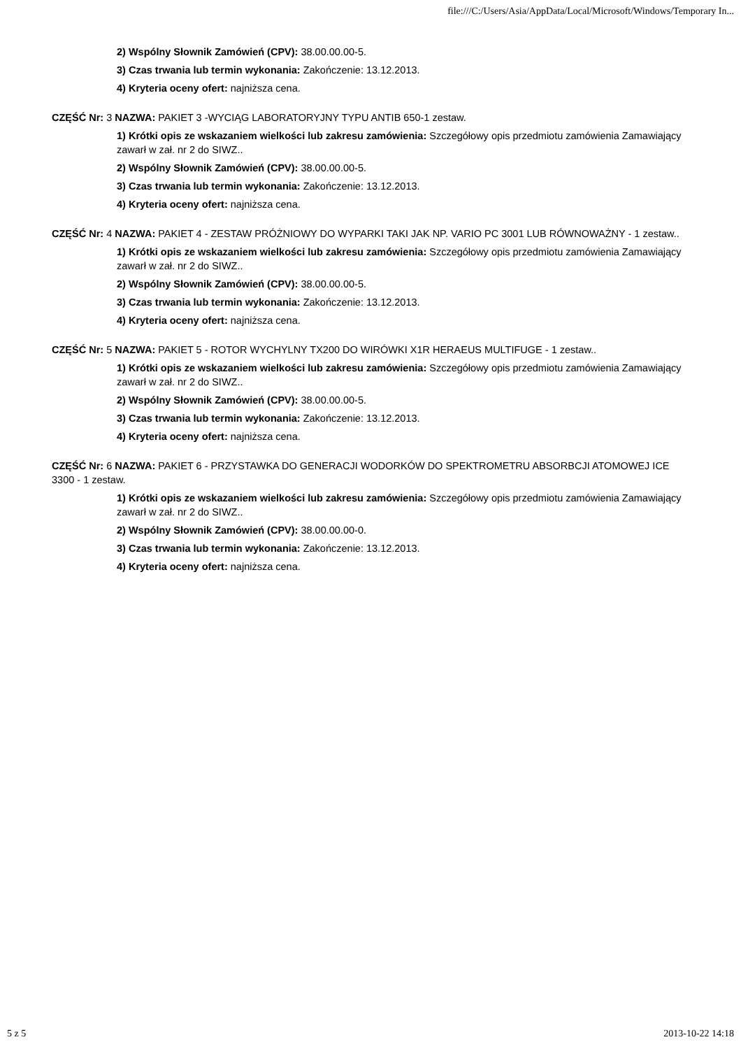file:///C:/Users/Asia/AppData/Local/Microsoft/Windows/Temporary In...
2) Wspólny Słownik Zamówień (CPV): 38.00.00.00-5.
3) Czas trwania lub termin wykonania: Zakończenie: 13.12.2013.
4) Kryteria oceny ofert: najniższa cena.
CZĘŚĆ Nr: 3 NAZWA: PAKIET 3 -WYCIĄG LABORATORYJNY TYPU ANTIB 650-1 zestaw.
1) Krótki opis ze wskazaniem wielkości lub zakresu zamówienia: Szczegółowy opis przedmiotu zamówienia Zamawiający zawarł w zał. nr 2 do SIWZ..
2) Wspólny Słownik Zamówień (CPV): 38.00.00.00-5.
3) Czas trwania lub termin wykonania: Zakończenie: 13.12.2013.
4) Kryteria oceny ofert: najniższa cena.
CZĘŚĆ Nr: 4 NAZWA: PAKIET 4 - ZESTAW PRÓŻNIOWY DO WYPARKI TAKI JAK NP. VARIO PC 3001 LUB RÓWNOWAŻNY - 1 zestaw..
1) Krótki opis ze wskazaniem wielkości lub zakresu zamówienia: Szczegółowy opis przedmiotu zamówienia Zamawiający zawarł w zał. nr 2 do SIWZ..
2) Wspólny Słownik Zamówień (CPV): 38.00.00.00-5.
3) Czas trwania lub termin wykonania: Zakończenie: 13.12.2013.
4) Kryteria oceny ofert: najniższa cena.
CZĘŚĆ Nr: 5 NAZWA: PAKIET 5 - ROTOR WYCHYLNY TX200 DO WIRÓWKI X1R HERAEUS MULTIFUGE - 1 zestaw..
1) Krótki opis ze wskazaniem wielkości lub zakresu zamówienia: Szczegółowy opis przedmiotu zamówienia Zamawiający zawarł w zał. nr 2 do SIWZ..
2) Wspólny Słownik Zamówień (CPV): 38.00.00.00-5.
3) Czas trwania lub termin wykonania: Zakończenie: 13.12.2013.
4) Kryteria oceny ofert: najniższa cena.
CZĘŚĆ Nr: 6 NAZWA: PAKIET 6 - PRZYSTAWKA DO GENERACJI WODORKÓW DO SPEKTROMETRU ABSORBCJI ATOMOWEJ ICE 3300 - 1 zestaw.
1) Krótki opis ze wskazaniem wielkości lub zakresu zamówienia: Szczegółowy opis przedmiotu zamówienia Zamawiający zawarł w zał. nr 2 do SIWZ..
2) Wspólny Słownik Zamówień (CPV): 38.00.00.00-0.
3) Czas trwania lub termin wykonania: Zakończenie: 13.12.2013.
4) Kryteria oceny ofert: najniższa cena.
5 z 5 2013-10-22 14:18